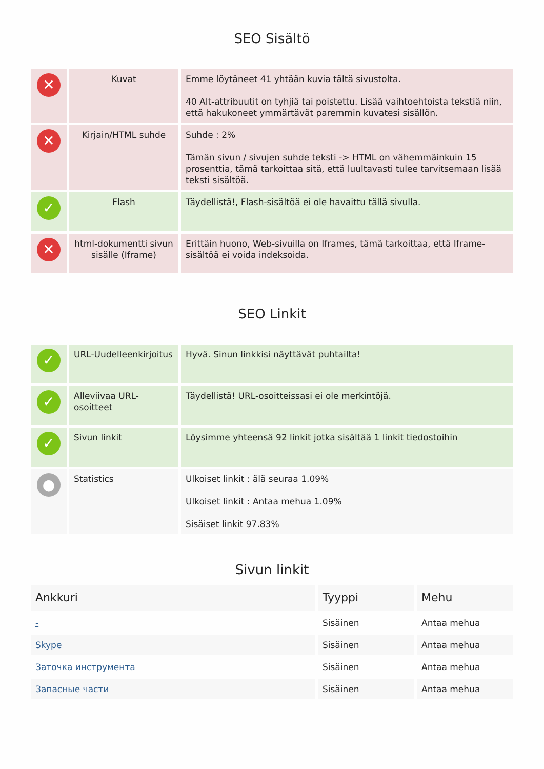SEO Sisältö
| ✕ | Kuvat | Emme löytäneet 41 yhtään kuvia tältä sivustolta. 40 Alt-attribuutit on tyhjiä tai poistettu. Lisää vaihtoehtoista tekstiä niin, että hakukoneet ymmärtävät paremmin kuvatesi sisällön. |
| ✕ | Kirjain/HTML suhde | Suhde : 2% Tämän sivun / sivujen suhde teksti -> HTML on vähemmäinkuin 15 prosenttia, tämä tarkoittaa sitä, että luultavasti tulee tarvitsemaan lisää teksti sisältöä. |
| ✓ | Flash | Täydellistä!, Flash-sisältöä ei ole havaittu tällä sivulla. |
| ✕ | html-dokumentti sivun sisälle (Iframe) | Erittäin huono, Web-sivuilla on Iframes, tämä tarkoittaa, että Iframe-sisältöä ei voida indeksoida. |
SEO Linkit
| ✓ | URL-Uudelleenkirjoitus | Hyvä. Sinun linkkisi näyttävät puhtailta! |
| ✓ | Alleviivaa URL-osoitteet | Täydellistä! URL-osoitteissasi ei ole merkintöjä. |
| ✓ | Sivun linkit | Löysimme yhteensä 92 linkit jotka sisältää 1 linkit tiedostoihin |
| ● | Statistics | Ulkoiset linkit : älä seuraa 1.09% Ulkoiset linkit : Antaa mehua 1.09% Sisäiset linkit 97.83% |
Sivun linkit
| Ankkuri | Tyyppi | Mehu |
| --- | --- | --- |
| - | Sisäinen | Antaa mehua |
| Skype | Sisäinen | Antaa mehua |
| Заточка инструмента | Sisäinen | Antaa mehua |
| Запасные части | Sisäinen | Antaa mehua |